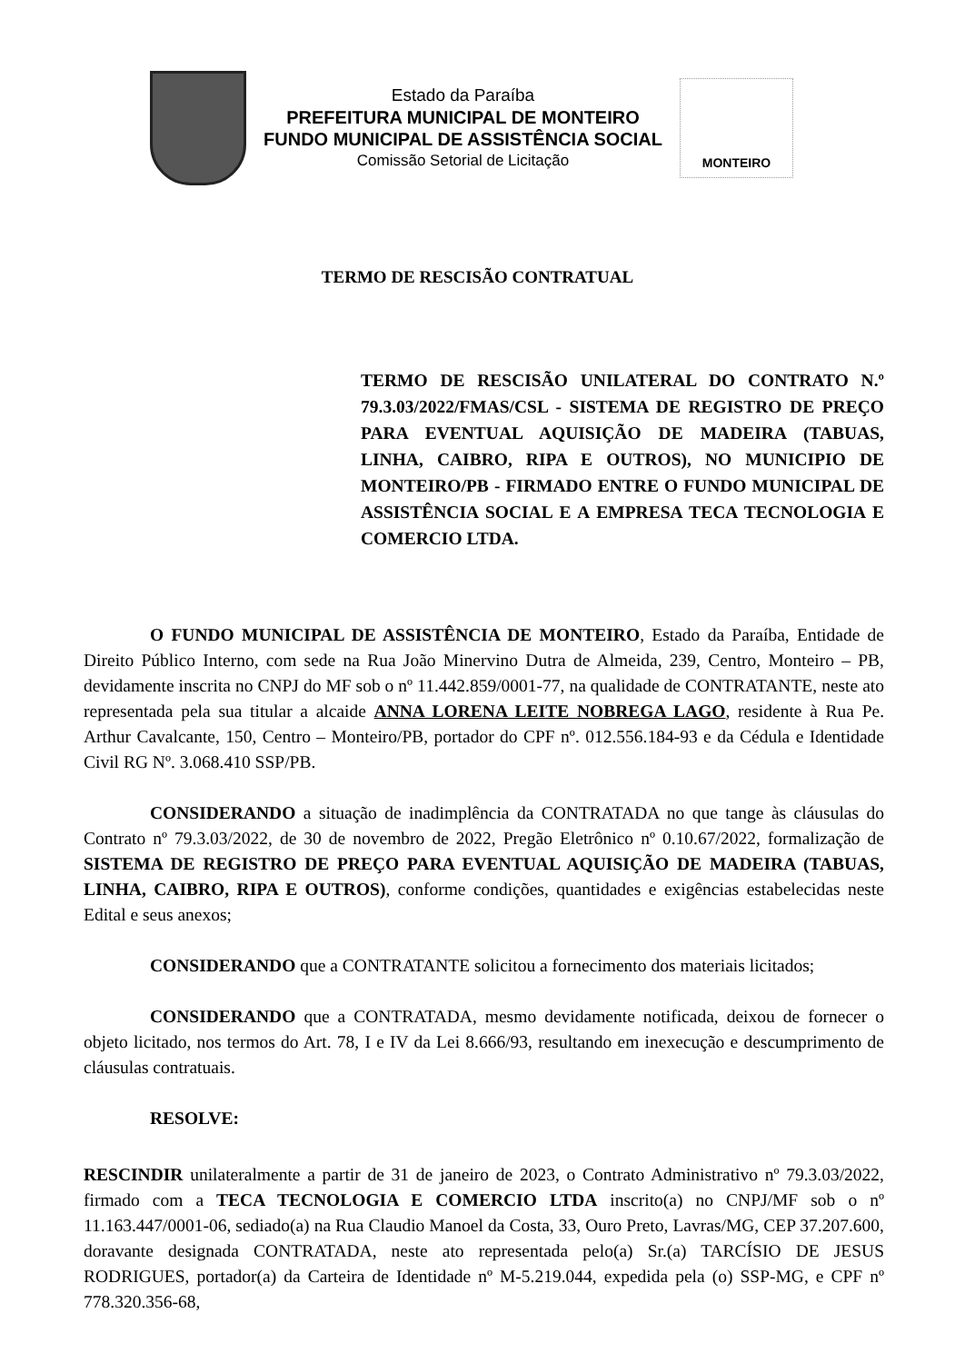Estado da Paraíba
PREFEITURA MUNICIPAL DE MONTEIRO
FUNDO MUNICIPAL DE ASSISTÊNCIA SOCIAL
Comissão Setorial de Licitação
MONTEIRO
TERMO DE RESCISÃO CONTRATUAL
TERMO DE RESCISÃO UNILATERAL DO CONTRATO N.º 79.3.03/2022/FMAS/CSL - SISTEMA DE REGISTRO DE PREÇO PARA EVENTUAL AQUISIÇÃO DE MADEIRA (TABUAS, LINHA, CAIBRO, RIPA E OUTROS), NO MUNICIPIO DE MONTEIRO/PB - FIRMADO ENTRE O FUNDO MUNICIPAL DE ASSISTÊNCIA SOCIAL E A EMPRESA TECA TECNOLOGIA E COMERCIO LTDA.
O FUNDO MUNICIPAL DE ASSISTÊNCIA DE MONTEIRO, Estado da Paraíba, Entidade de Direito Público Interno, com sede na Rua João Minervino Dutra de Almeida, 239, Centro, Monteiro – PB, devidamente inscrita no CNPJ do MF sob o nº 11.442.859/0001-77, na qualidade de CONTRATANTE, neste ato representada pela sua titular a alcaide ANNA LORENA LEITE NOBREGA LAGO, residente à Rua Pe. Arthur Cavalcante, 150, Centro – Monteiro/PB, portador do CPF nº. 012.556.184-93 e da Cédula e Identidade Civil RG Nº. 3.068.410 SSP/PB.
CONSIDERANDO a situação de inadimplência da CONTRATADA no que tange às cláusulas do Contrato nº 79.3.03/2022, de 30 de novembro de 2022, Pregão Eletrônico nº 0.10.67/2022, formalização de SISTEMA DE REGISTRO DE PREÇO PARA EVENTUAL AQUISIÇÃO DE MADEIRA (TABUAS, LINHA, CAIBRO, RIPA E OUTROS), conforme condições, quantidades e exigências estabelecidas neste Edital e seus anexos;
CONSIDERANDO que a CONTRATANTE solicitou a fornecimento dos materiais licitados;
CONSIDERANDO que a CONTRATADA, mesmo devidamente notificada, deixou de fornecer o objeto licitado, nos termos do Art. 78, I e IV da Lei 8.666/93, resultando em inexecução e descumprimento de cláusulas contratuais.
RESOLVE:
RESCINDIR unilateralmente a partir de 31 de janeiro de 2023, o Contrato Administrativo nº 79.3.03/2022, firmado com a TECA TECNOLOGIA E COMERCIO LTDA inscrito(a) no CNPJ/MF sob o nº 11.163.447/0001-06, sediado(a) na Rua Claudio Manoel da Costa, 33, Ouro Preto, Lavras/MG, CEP 37.207.600, doravante designada CONTRATADA, neste ato representada pelo(a) Sr.(a) TARCÍSIO DE JESUS RODRIGUES, portador(a) da Carteira de Identidade nº M-5.219.044, expedida pela (o) SSP-MG, e CPF nº 778.320.356-68,